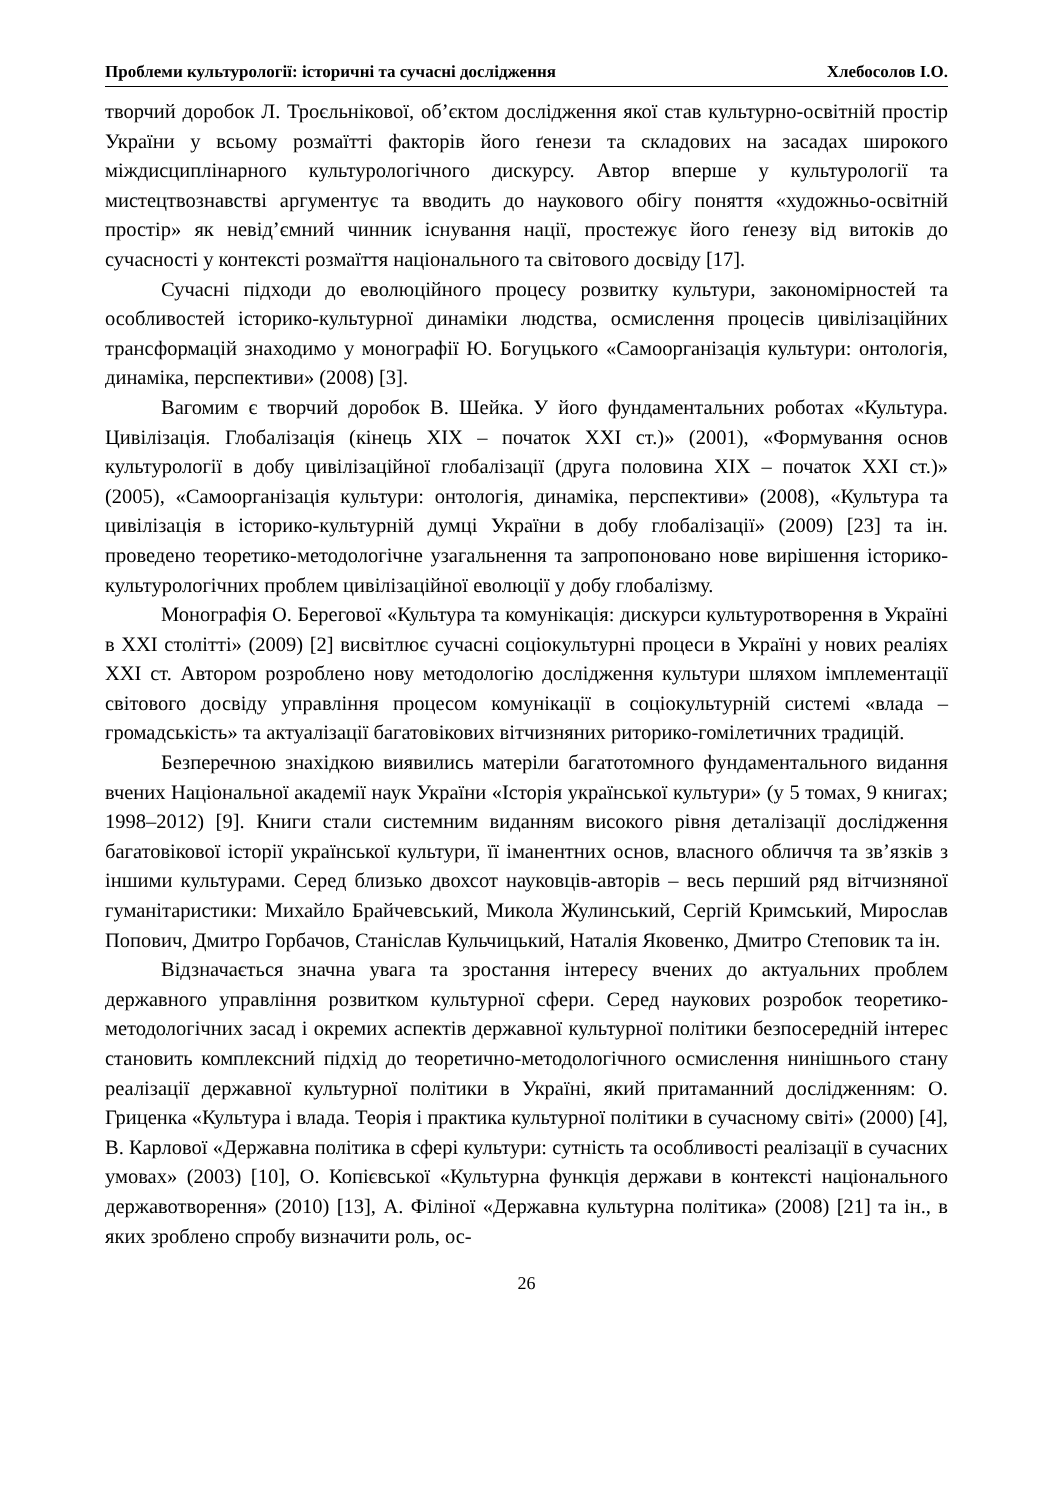Проблеми культурології: історичні та сучасні дослідження Хлебосолов І.О.
творчий доробок Л. Троєльнікової, об’єктом дослідження якої став культурно-освітній простір України у всьому розмаїтті факторів його ґенези та складових на засадах широкого міждисциплінарного культурологічного дискурсу. Автор вперше у культурології та мистецтвознавстві аргументує та вводить до наукового обігу поняття «художньо-освітній простір» як невід’ємний чинник існування нації, простежує його ґенезу від витоків до сучасності у контексті розмаїття національного та світового досвіду [17].
Сучасні підходи до еволюційного процесу розвитку культури, закономірностей та особливостей історико-культурної динаміки людства, осмислення процесів цивілізаційних трансформацій знаходимо у монографії Ю. Богуцького «Самоорганізація культури: онтологія, динаміка, перспективи» (2008) [3].
Вагомим є творчий доробок В. Шейка. У його фундаментальних роботах «Культура. Цивілізація. Глобалізація (кінець XIX – початок XXI ст.)» (2001), «Формування основ культурології в добу цивілізаційної глобалізації (друга половина XIX – початок XXI ст.)» (2005), «Самоорганізація культури: онтологія, динаміка, перспективи» (2008), «Культура та цивілізація в історико-культурній думці України в добу глобалізації» (2009) [23] та ін. проведено теоретико-методологічне узагальнення та запропоновано нове вирішення історико-культурологічних проблем цивілізаційної еволюції у добу глобалізму.
Монографія О. Берегової «Культура та комунікація: дискурси культуротворення в Україні в XXI столітті» (2009) [2] висвітлює сучасні соціокультурні процеси в Україні у нових реаліях XXI ст. Автором розроблено нову методологію дослідження культури шляхом імплементації світового досвіду управління процесом комунікації в соціокультурній системі «влада – громадськість» та актуалізації багатовікових вітчизняних риторико-гомілетичних традицій.
Безперечною знахідкою виявились матеріли багатотомного фундаментального видання вчених Національної академії наук України «Історія української культури» (у 5 томах, 9 книгах; 1998–2012) [9]. Книги стали системним виданням високого рівня деталізації дослідження багатовікової історії української культури, її іманентних основ, власного обличчя та зв’язків з іншими культурами. Серед близько двохсот науковців-авторів – весь перший ряд вітчизняної гуманітаристики: Михайло Брайчевський, Микола Жулинський, Сергій Кримський, Мирослав Попович, Дмитро Горбачов, Станіслав Кульчицький, Наталія Яковенко, Дмитро Степовик та ін.
Відзначається значна увага та зростання інтересу вчених до актуальних проблем державного управління розвитком культурної сфери. Серед наукових розробок теоретико-методологічних засад і окремих аспектів державної культурної політики безпосередній інтерес становить комплексний підхід до теоретично-методологічного осмислення нинішнього стану реалізації державної культурної політики в Україні, який притаманний дослідженням: О. Гриценка «Культура і влада. Теорія і практика культурної політики в сучасному світі» (2000) [4], В. Карлової «Державна політика в сфері культури: сутність та особливості реалізації в сучасних умовах» (2003) [10], О. Копієвської «Культурна функція держави в контексті національного державотворення» (2010) [13], А. Філіної «Державна культурна політика» (2008) [21] та ін., в яких зроблено спробу визначити роль, ос-
26